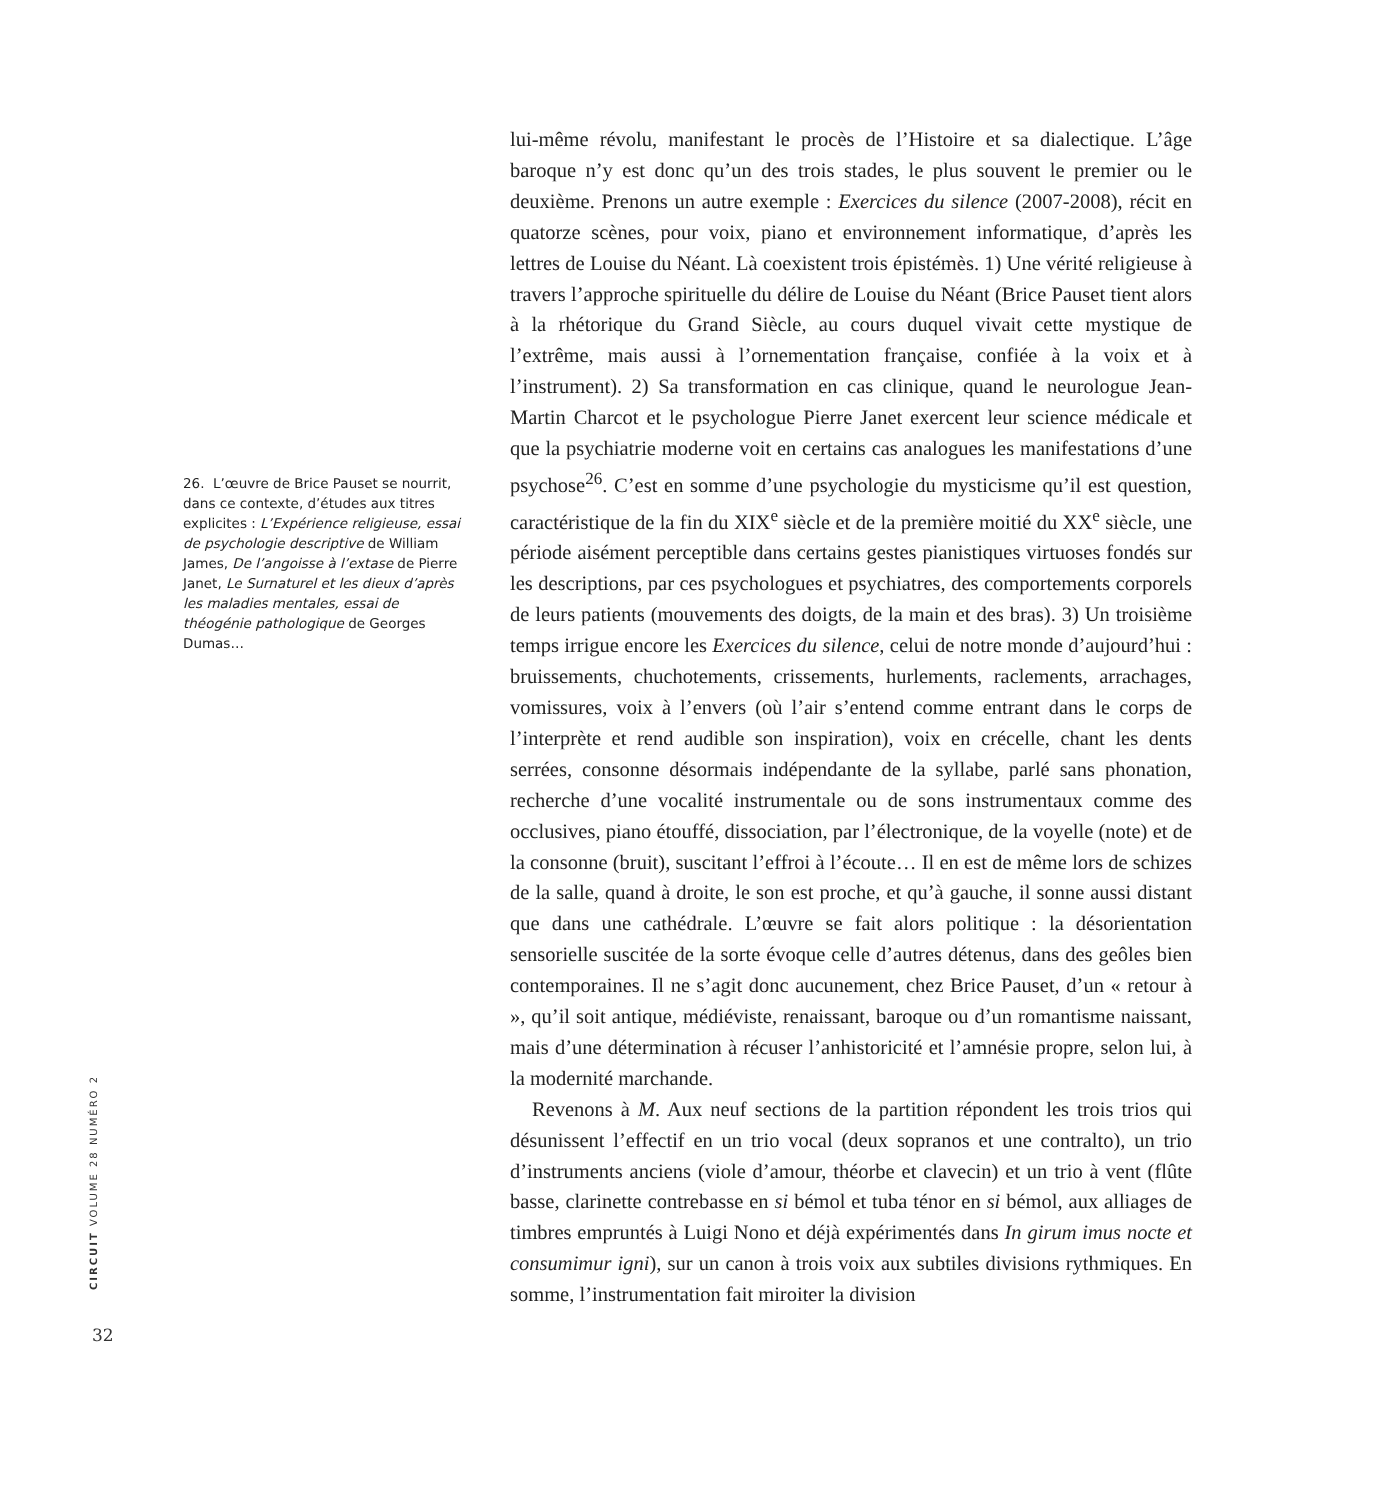26. L’œuvre de Brice Pauset se nourrit, dans ce contexte, d’études aux titres explicites : L’Expérience religieuse, essai de psychologie descriptive de William James, De l’angoisse à l’extase de Pierre Janet, Le Surnaturel et les dieux d’après les maladies mentales, essai de théogénie pathologique de Georges Dumas…
CIRCUIT VOLUME 28 NUMÉRO 2
32
lui-même révolu, manifestant le procès de l’Histoire et sa dialectique. L’âge baroque n’y est donc qu’un des trois stades, le plus souvent le premier ou le deuxième. Prenons un autre exemple : Exercices du silence (2007-2008), récit en quatorze scènes, pour voix, piano et environnement informatique, d’après les lettres de Louise du Néant. Là coexistent trois épistémès. 1) Une vérité religieuse à travers l’approche spirituelle du délire de Louise du Néant (Brice Pauset tient alors à la rhétorique du Grand Siècle, au cours duquel vivait cette mystique de l’extrême, mais aussi à l’ornementation française, confiée à la voix et à l’instrument). 2) Sa transformation en cas clinique, quand le neurologue Jean-Martin Charcot et le psychologue Pierre Janet exercent leur science médicale et que la psychiatrie moderne voit en certains cas analogues les manifestations d’une psychose<sup>26</sup>. C’est en somme d’une psychologie du mysticisme qu’il est question, caractéristique de la fin du XIX<sup>e</sup> siècle et de la première moitié du XX<sup>e</sup> siècle, une période aisément perceptible dans certains gestes pianistiques virtuoses fondés sur les descriptions, par ces psychologues et psychiatres, des comportements corporels de leurs patients (mouvements des doigts, de la main et des bras). 3) Un troisième temps irrigue encore les Exercices du silence, celui de notre monde d’aujourd’hui : bruissements, chuchotements, crissements, hurlements, raclements, arrachages, vomissures, voix à l’envers (où l’air s’entend comme entrant dans le corps de l’interprète et rend audible son inspiration), voix en crécelle, chant les dents serrées, consonne désormais indépendante de la syllabe, parlé sans phonation, recherche d’une vocalité instrumentale ou de sons instrumentaux comme des occlusives, piano étouffé, dissociation, par l’électronique, de la voyelle (note) et de la consonne (bruit), suscitant l’effroi à l’écoute… Il en est de même lors de schizes de la salle, quand à droite, le son est proche, et qu’à gauche, il sonne aussi distant que dans une cathédrale. L’œuvre se fait alors politique : la désorientation sensorielle suscitée de la sorte évoque celle d’autres détenus, dans des geôles bien contemporaines. Il ne s’agit donc aucunement, chez Brice Pauset, d’un « retour à », qu’il soit antique, médiéviste, renaissant, baroque ou d’un romantisme naissant, mais d’une détermination à récuser l’anhistoricité et l’amnésie propre, selon lui, à la modernité marchande.
Revenons à M. Aux neuf sections de la partition répondent les trois trios qui désunissent l’effectif en un trio vocal (deux sopranos et une contralto), un trio d’instruments anciens (viole d’amour, théorbe et clavecin) et un trio à vent (flûte basse, clarinette contrebasse en si bémol et tuba ténor en si bémol, aux alliages de timbres empruntés à Luigi Nono et déjà expérimentés dans In girum imus nocte et consumimur igni), sur un canon à trois voix aux subtiles divisions rythmiques. En somme, l’instrumentation fait miroiter la division